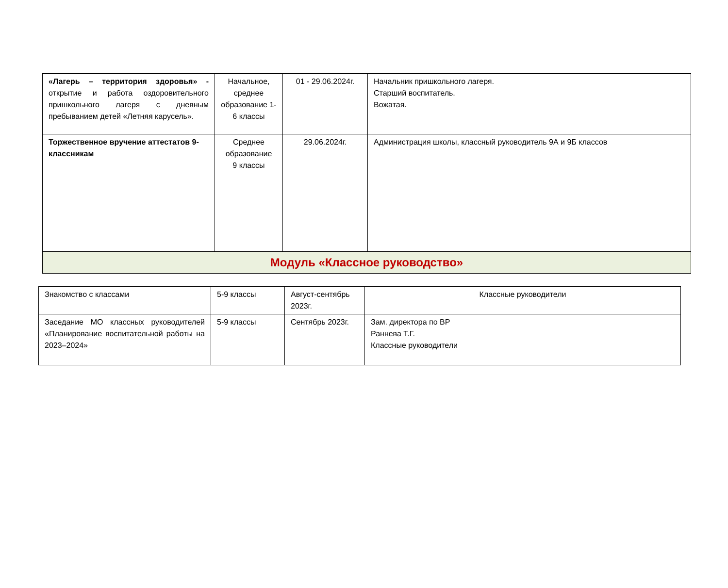| «Лагерь – территория здоровья» - открытие и работа оздоровительного пришкольного лагеря с дневным пребыванием детей «Летняя карусель». | Начальное, среднее образование 1-6 классы | 01 - 29.06.2024г. | Начальник пришкольного лагеря. Старший воспитатель. Вожатая. |
| Торжественное вручение аттестатов 9-классникам | Среднее образование 9 классы | 29.06.2024г. | Администрация школы, классный руководитель 9А и 9Б классов |
| Модуль «Классное руководство» | | | |
| Знакомство с классами | 5-9 классы | Август-сентябрь 2023г. | Классные руководители |
| Заседание МО классных руководителей «Планирование воспитательной работы на 2023–2024» | 5-9 классы | Сентябрь 2023г. | Зам. директора по ВР Раннева Т.Г. Классные руководители |